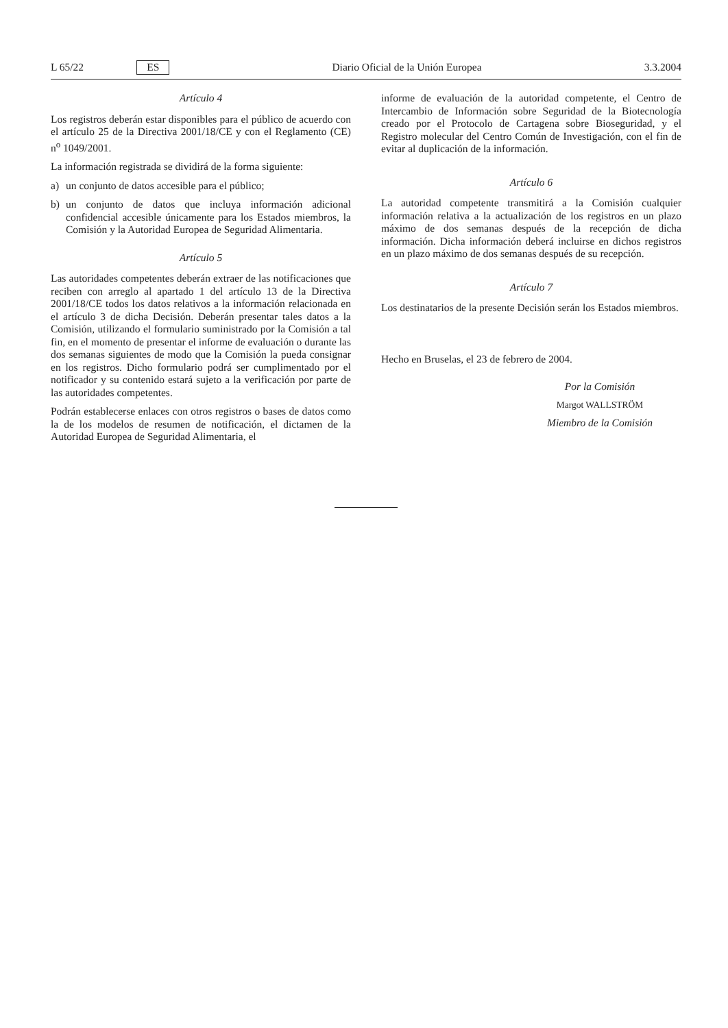L 65/22 ES Diario Oficial de la Unión Europea 3.3.2004
Artículo 4
Los registros deberán estar disponibles para el público de acuerdo con el artículo 25 de la Directiva 2001/18/CE y con el Reglamento (CE) n<sup>o</sup> 1049/2001.
La información registrada se dividirá de la forma siguiente:
a) un conjunto de datos accesible para el público;
b) un conjunto de datos que incluya información adicional confidencial accesible únicamente para los Estados miembros, la Comisión y la Autoridad Europea de Seguridad Alimentaria.
Artículo 5
Las autoridades competentes deberán extraer de las notificaciones que reciben con arreglo al apartado 1 del artículo 13 de la Directiva 2001/18/CE todos los datos relativos a la información relacionada en el artículo 3 de dicha Decisión. Deberán presentar tales datos a la Comisión, utilizando el formulario suministrado por la Comisión a tal fin, en el momento de presentar el informe de evaluación o durante las dos semanas siguientes de modo que la Comisión la pueda consignar en los registros. Dicho formulario podrá ser cumplimentado por el notificador y su contenido estará sujeto a la verificación por parte de las autoridades competentes.
Podrán establecerse enlaces con otros registros o bases de datos como la de los modelos de resumen de notificación, el dictamen de la Autoridad Europea de Seguridad Alimentaria, el
informe de evaluación de la autoridad competente, el Centro de Intercambio de Información sobre Seguridad de la Biotecnología creado por el Protocolo de Cartagena sobre Bioseguridad, y el Registro molecular del Centro Común de Investigación, con el fin de evitar al duplicación de la información.
Artículo 6
La autoridad competente transmitirá a la Comisión cualquier información relativa a la actualización de los registros en un plazo máximo de dos semanas después de la recepción de dicha información. Dicha información deberá incluirse en dichos registros en un plazo máximo de dos semanas después de su recepción.
Artículo 7
Los destinatarios de la presente Decisión serán los Estados miembros.
Hecho en Bruselas, el 23 de febrero de 2004.
Por la Comisión
Margot WALLSTRÖM
Miembro de la Comisión